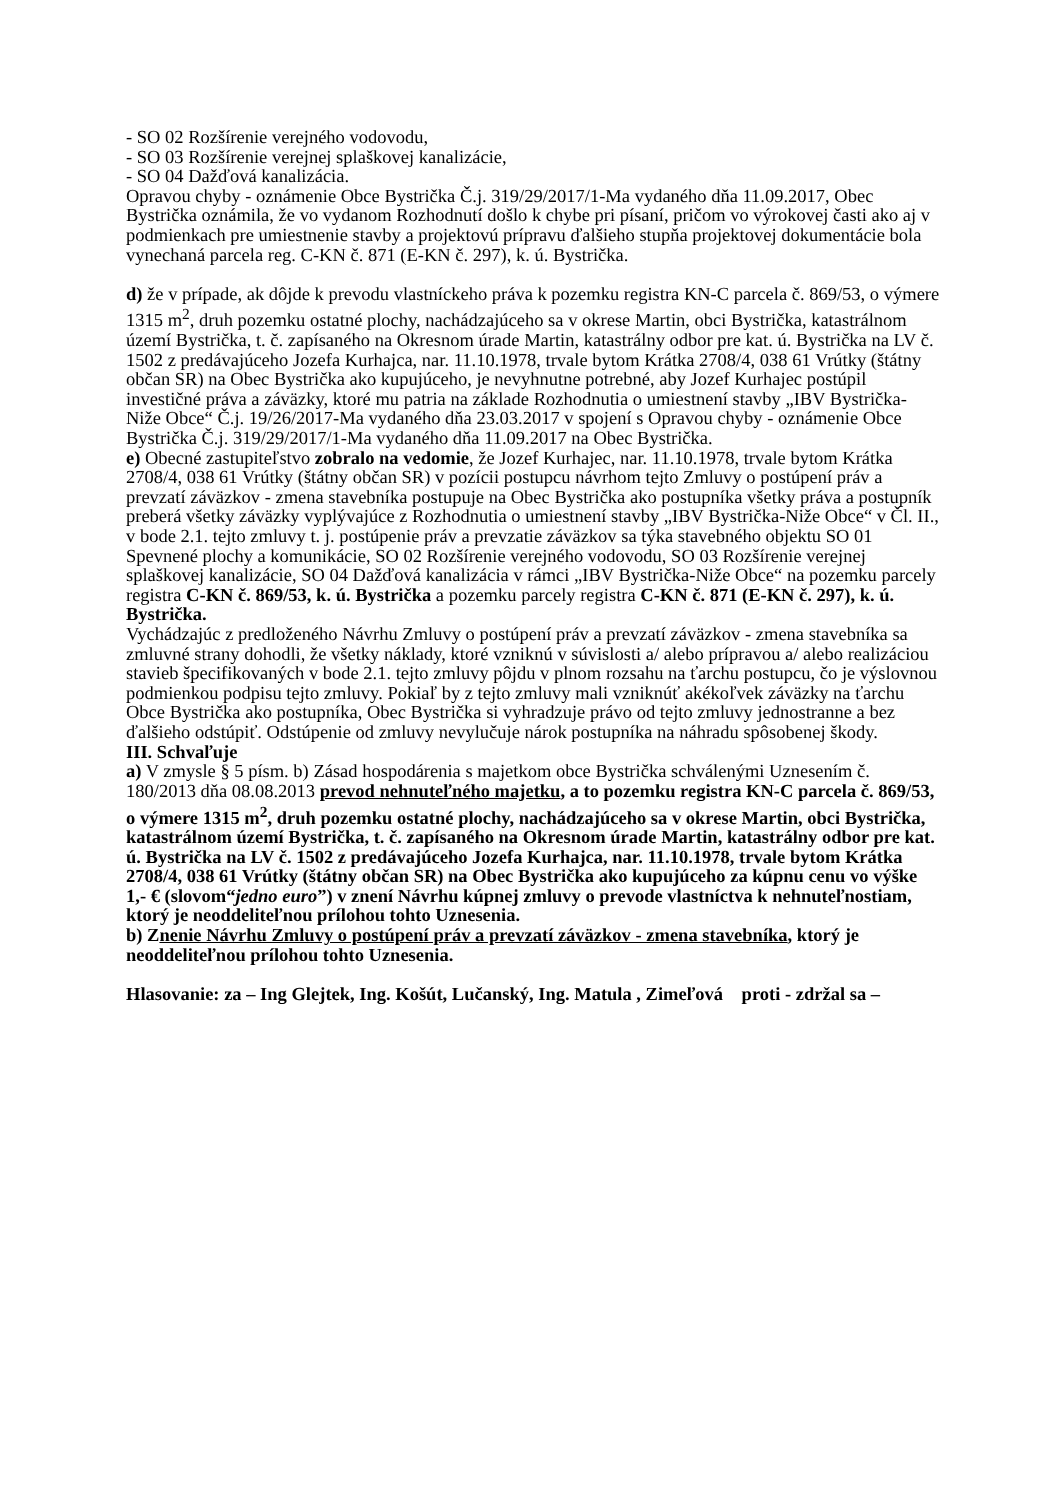- SO 02 Rozšírenie verejného vodovodu,
- SO 03 Rozšírenie verejnej splaškovej kanalizácie,
- SO 04 Dažďová kanalizácia.
Opravou chyby - oznámenie Obce Bystrička Č.j. 319/29/2017/1-Ma vydaného dňa 11.09.2017, Obec Bystrička oznámila, že vo vydanom Rozhodnutí došlo k chybe pri písaní, pričom vo výrokovej časti ako aj v podmienkach pre umiestnenie stavby a projektovú prípravu ďalšieho stupňa projektovej dokumentácie bola vynechaná parcela reg. C-KN č. 871 (E-KN č. 297), k. ú. Bystrička.
d) že v prípade, ak dôjde k prevodu vlastníckeho práva k pozemku registra KN-C parcela č. 869/53, o výmere 1315 m<sup>2</sup>, druh pozemku ostatné plochy, nachádzajúceho sa v okrese Martin, obci Bystrička, katastrálnom území Bystrička, t. č. zapísaného na Okresnom úrade Martin, katastrálny odbor pre kat. ú. Bystrička na LV č. 1502 z predávajúceho Jozefa Kurhajca, nar. 11.10.1978, trvale bytom Krátka 2708/4, 038 61 Vrútky (štátny občan SR) na Obec Bystrička ako kupujúceho, je nevyhnutne potrebné, aby Jozef Kurhajec postúpil investičné práva a záväzky, ktoré mu patria na základe Rozhodnutia o umiestnení stavby „IBV Bystrička-Niže Obce“ Č.j. 19/26/2017-Ma vydaného dňa 23.03.2017 v spojení s Opravou chyby - oznámenie Obce Bystrička Č.j. 319/29/2017/1-Ma vydaného dňa 11.09.2017 na Obec Bystrička.
e) Obecné zastupiteľstvo zobralo na vedomie, že Jozef Kurhajec, nar. 11.10.1978, trvale bytom Krátka 2708/4, 038 61 Vrútky (štátny občan SR) v pozícii postupcu návrhom tejto Zmluvy o postúpení práv a prevzatí záväzkov - zmena stavebníka postupuje na Obec Bystrička ako postupníka všetky práva a postupník preberá všetky záväzky vyplývajúce z Rozhodnutia o umiestnení stavby „IBV Bystrička-Niže Obce“ v Čl. II., v bode 2.1. tejto zmluvy t. j. postúpenie práv a prevzatie záväzkov sa týka stavebného objektu SO 01 Spevnené plochy a komunikácie, SO 02 Rozšírenie verejného vodovodu, SO 03 Rozšírenie verejnej splaškovej kanalizácie, SO 04 Dažďová kanalizácia v rámci „IBV Bystrička-Niže Obce“ na pozemku parcely registra C-KN č. 869/53, k. ú. Bystrička a pozemku parcely registra C-KN č. 871 (E-KN č. 297), k. ú. Bystrička.
Vychádzajúc z predloženého Návrhu Zmluvy o postúpení práv a prevzatí záväzkov - zmena stavebníka sa zmluvné strany dohodli, že všetky náklady, ktoré vzniknú v súvislosti a/ alebo prípravou a/ alebo realizáciou stavieb špecifikovaných v bode 2.1. tejto zmluvy pôjdu v plnom rozsahu na ťarchu postupcu, čo je výslovnou podmienkou podpisu tejto zmluvy. Pokiaľ by z tejto zmluvy mali vzniknúť akékoľvek záväzky na ťarchu Obce Bystrička ako postupníka, Obec Bystrička si vyhradzuje právo od tejto zmluvy jednostranne a bez ďalšieho odstúpiť. Odstúpenie od zmluvy nevylučuje nárok postupníka na náhradu spôsobenej škody.
III. Schvaľuje
a) V zmysle § 5 písm. b) Zásad hospodárenia s majetkom obce Bystrička schválenými Uznesením č. 180/2013 dňa 08.08.2013 prevod nehnuteľného majetku, a to pozemku registra KN-C parcela č. 869/53, o výmere 1315 m<sup>2</sup>, druh pozemku ostatné plochy, nachádzajúceho sa v okrese Martin, obci Bystrička, katastrálnom území Bystrička, t. č. zapísaného na Okresnom úrade Martin, katastrálny odbor pre kat. ú. Bystrička na LV č. 1502 z predávajúceho Jozefa Kurhajca, nar. 11.10.1978, trvale bytom Krátka 2708/4, 038 61 Vrútky (štátny občan SR) na Obec Bystrička ako kupujúceho za kúpnu cenu vo výške 1,- € (slovom“jedno euro”) v znení Návrhu kúpnej zmluvy o prevode vlastníctva k nehnuteľnostiam, ktorý je neoddeliteľnou prílohou tohto Uznesenia.
b) Znenie Návrhu Zmluvy o postúpení práv a prevzatí záväzkov - zmena stavebníka, ktorý je neoddeliteľnou prílohou tohto Uznesenia.
Hlasovanie: za – Ing Glejtek, Ing. Košút, Lučanský, Ing. Matula , Zimeľová proti - zdržal sa –